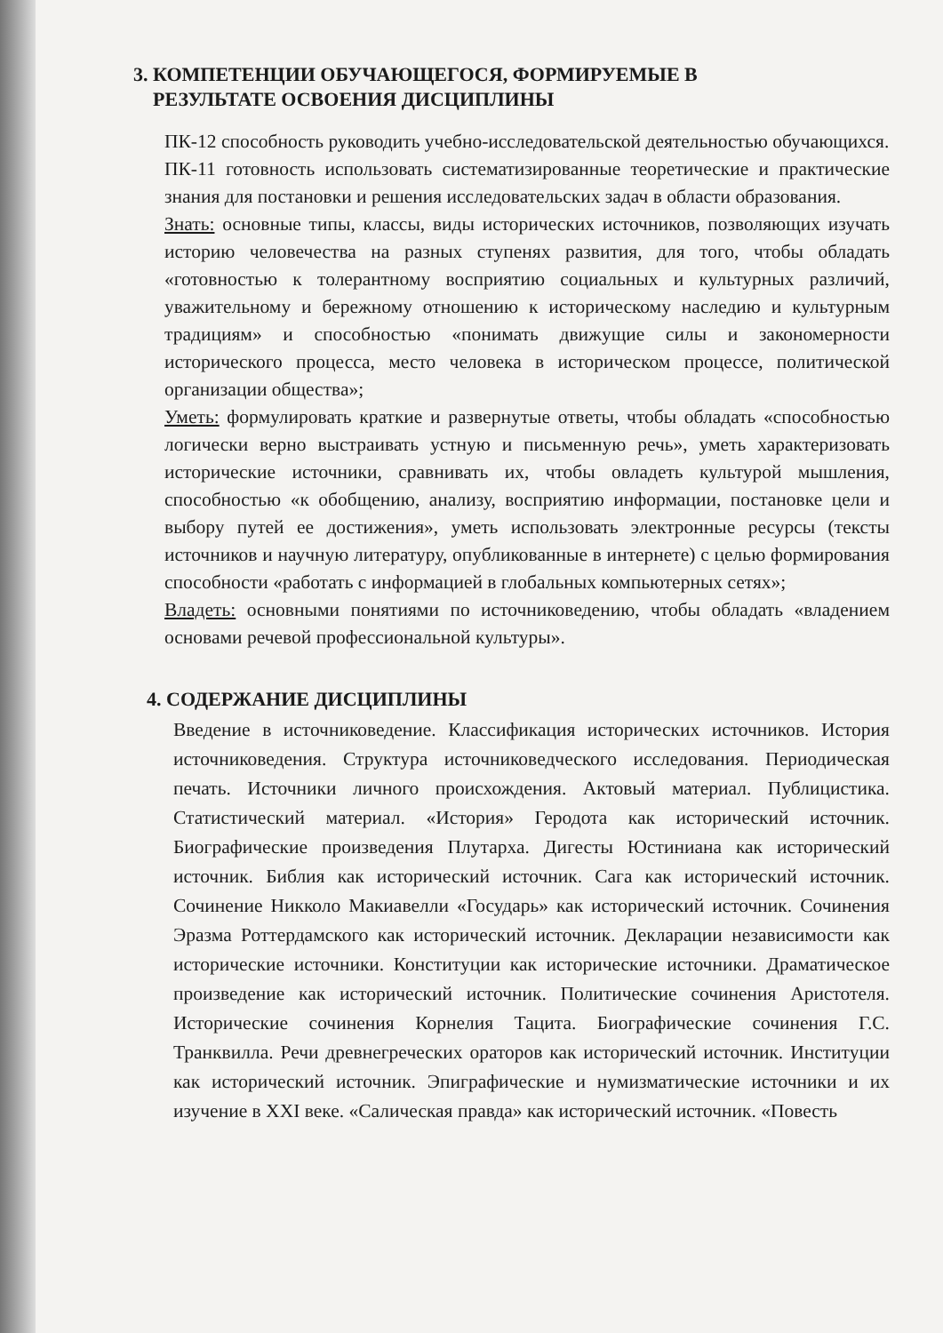3. КОМПЕТЕНЦИИ ОБУЧАЮЩЕГОСЯ, ФОРМИРУЕМЫЕ В
РЕЗУЛЬТАТЕ ОСВОЕНИЯ ДИСЦИПЛИНЫ
ПК-12 способность руководить учебно-исследовательской деятельностью обучающихся.
ПК-11 готовность использовать систематизированные теоретические и практические знания для постановки и решения исследовательских задач в области образования.
Знать: основные типы, классы, виды исторических источников, позволяющих изучать историю человечества на разных ступенях развития, для того, чтобы обладать «готовностью к толерантному восприятию социальных и культурных различий, уважительному и бережному отношению к историческому наследию и культурным традициям» и способностью «понимать движущие силы и закономерности исторического процесса, место человека в историческом процессе, политической организации общества»;
Уметь: формулировать краткие и развернутые ответы, чтобы обладать «способностью логически верно выстраивать устную и письменную речь», уметь характеризовать исторические источники, сравнивать их, чтобы овладеть культурой мышления, способностью «к обобщению, анализу, восприятию информации, постановке цели и выбору путей ее достижения», уметь использовать электронные ресурсы (тексты источников и научную литературу, опубликованные в интернете) с целью формирования способности «работать с информацией в глобальных компьютерных сетях»;
Владеть: основными понятиями по источниковедению, чтобы обладать «владением основами речевой профессиональной культуры».
4. СОДЕРЖАНИЕ ДИСЦИПЛИНЫ
Введение в источниковедение. Классификация исторических источников. История источниковедения. Структура источниковедческого исследования. Периодическая печать. Источники личного происхождения. Актовый материал. Публицистика. Статистический материал. «История» Геродота как исторический источник. Биографические произведения Плутарха. Дигесты Юстиниана как исторический источник. Библия как исторический источник. Сага как исторический источник. Сочинение Никколо Макиавелли «Государь» как исторический источник. Сочинения Эразма Роттердамского как исторический источник. Декларации независимости как исторические источники. Конституции как исторические источники. Драматическое произведение как исторический источник. Политические сочинения Аристотеля. Исторические сочинения Корнелия Тацита. Биографические сочинения Г.С. Транквилла. Речи древнегреческих ораторов как исторический источник. Институции как исторический источник. Эпиграфические и нумизматические источники и их изучение в XXI веке. «Салическая правда» как исторический источник. «Повесть